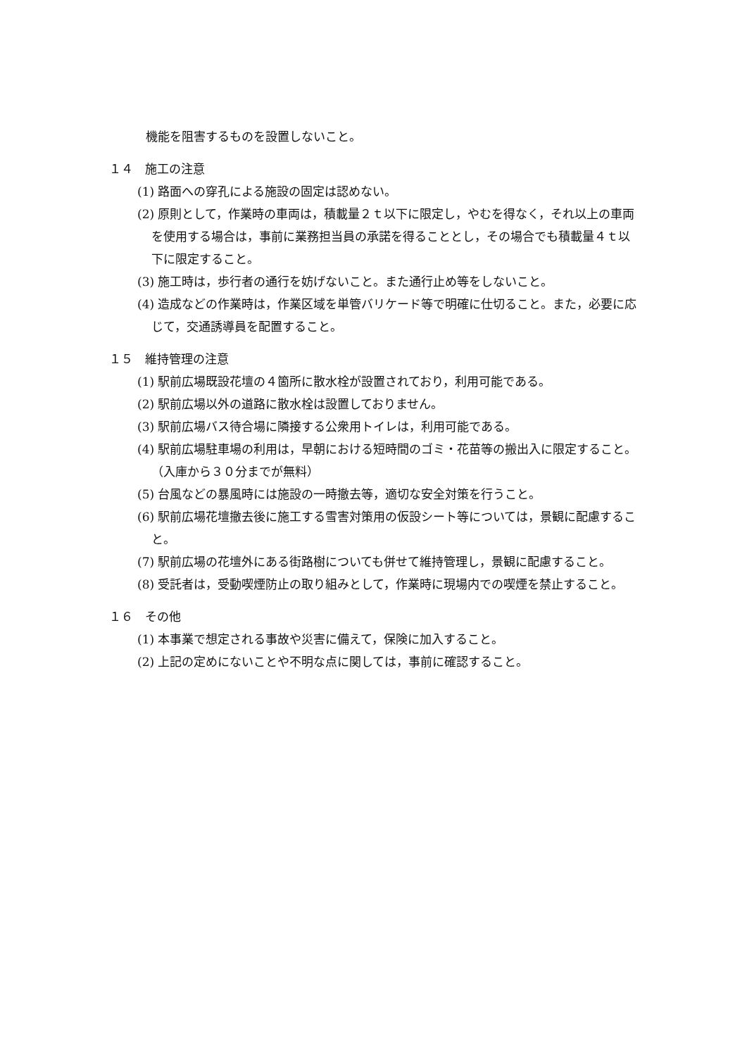機能を阻害するものを設置しないこと。
１４　施工の注意
(1) 路面への穿孔による施設の固定は認めない。
(2) 原則として，作業時の車両は，積載量２ｔ以下に限定し，やむを得なく，それ以上の車両を使用する場合は，事前に業務担当員の承諾を得ることとし，その場合でも積載量４ｔ以下に限定すること。
(3) 施工時は，歩行者の通行を妨げないこと。また通行止め等をしないこと。
(4) 造成などの作業時は，作業区域を単管バリケード等で明確に仕切ること。また，必要に応じて，交通誘導員を配置すること。
１５　維持管理の注意
(1) 駅前広場既設花壇の４箇所に散水栓が設置されており，利用可能である。
(2) 駅前広場以外の道路に散水栓は設置しておりません。
(3) 駅前広場バス待合場に隣接する公衆用トイレは，利用可能である。
(4) 駅前広場駐車場の利用は，早朝における短時間のゴミ・花苗等の搬出入に限定すること。（入庫から３０分までが無料）
(5) 台風などの暴風時には施設の一時撤去等，適切な安全対策を行うこと。
(6) 駅前広場花壇撤去後に施工する雪害対策用の仮設シート等については，景観に配慮すること。
(7) 駅前広場の花壇外にある街路樹についても併せて維持管理し，景観に配慮すること。
(8) 受託者は，受動喫煙防止の取り組みとして，作業時に現場内での喫煙を禁止すること。
１６　その他
(1) 本事業で想定される事故や災害に備えて，保険に加入すること。
(2) 上記の定めにないことや不明な点に関しては，事前に確認すること。